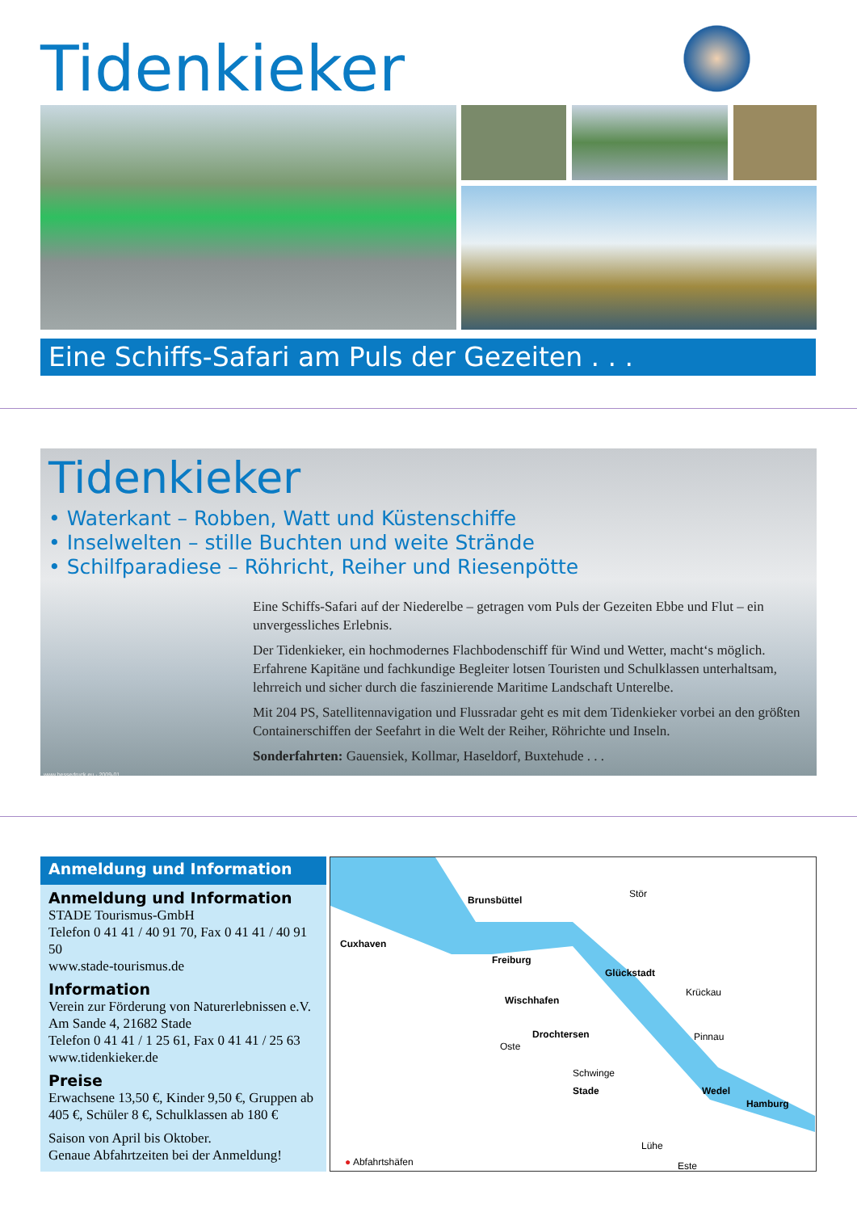Tidenkieker
Eine Schiffs-Safari am Puls der Gezeiten . . .
Tidenkieker
• Waterkant – Robben, Watt und Küstenschiffe
• Inselwelten – stille Buchten und weite Strände
• Schilfparadiese – Röhricht, Reiher und Riesenpötte
Eine Schiffs-Safari auf der Niederelbe – getragen vom Puls der Gezeiten Ebbe und Flut – ein unvergessliches Erlebnis.
Der Tidenkieker, ein hochmodernes Flachbodenschiff für Wind und Wetter, macht‘s möglich. Erfahrene Kapitäne und fachkundige Begleiter lotsen Touristen und Schulklassen unterhaltsam, lehrreich und sicher durch die faszinierende Maritime Landschaft Unterelbe.
Mit 204 PS, Satellitennavigation und Flussradar geht es mit dem Tidenkieker vorbei an den größten Containerschiffen der Seefahrt in die Welt der Reiher, Röhrichte und Inseln.
Sonderfahrten: Gauensiek, Kollmar, Haseldorf, Buxtehude . . .
www.hessedruck.eu · 2009-01
Anmeldung und Information
Anmeldung und Information
STADE Tourismus-GmbH
Telefon 0 41 41 / 40 91 70, Fax 0 41 41 / 40 91 50
www.stade-tourismus.de
Information
Verein zur Förderung von Naturerlebnissen e.V.
Am Sande 4, 21682 Stade
Telefon 0 41 41 / 1 25 61, Fax 0 41 41 / 25 63
www.tidenkieker.de
Preise
Erwachsene 13,50 €, Kinder 9,50 €, Gruppen ab 405 €, Schüler 8 €, Schulklassen ab 180 €
Saison von April bis Oktober.
Genaue Abfahrtzeiten bei der Anmeldung!
Brunsbüttel
Stör
Cuxhaven
Freiburg
Glückstadt
Krückau
Wischhafen
Drochtersen
Oste
Pinnau
Schwinge
Stade Wedel
Hamburg
Lühe
Este ● Abfahrtshäfen